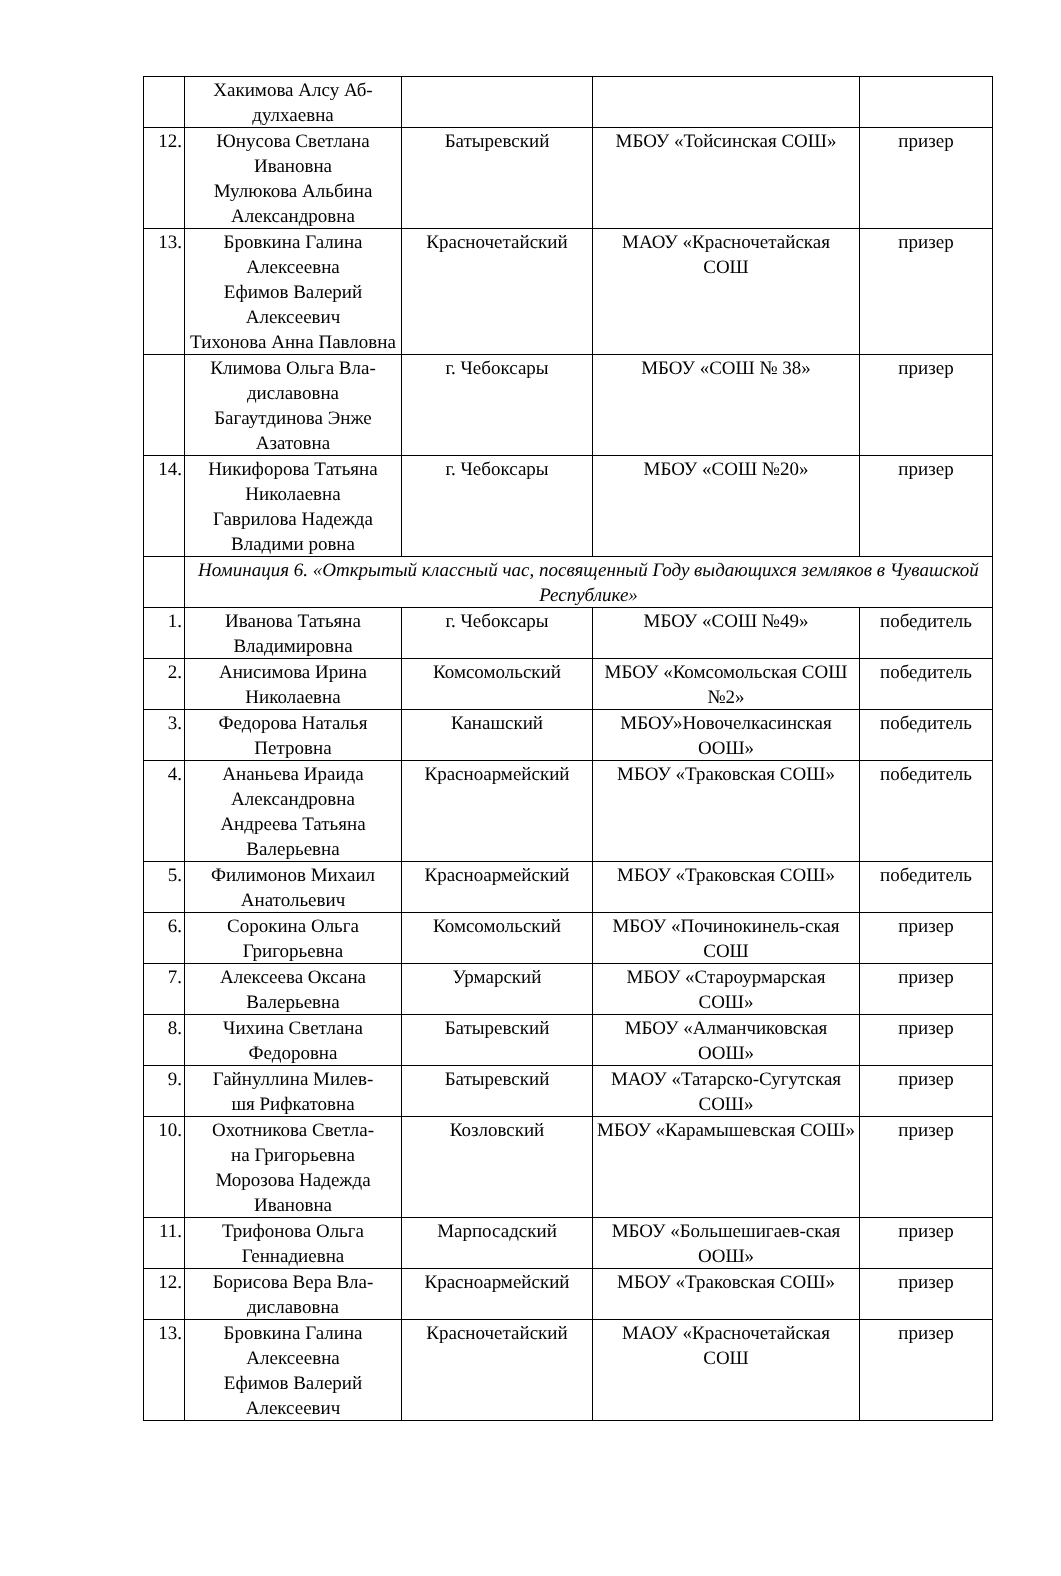| | Хакимова Алсу Аб- дулхаевна | | | |
| 12. | Юнусова Светлана Ивановна Мулюкова Альбина Александровна | Батыревский | МБОУ «Тойсинская СОШ» | призер |
| 13. | Бровкина Галина Алексеевна Ефимов Валерий Алексеевич Тихонова Анна Павловна | Красночетайский | МАОУ «Красночетайская СОШ | призер |
| | Климова Ольга Вла- диславовна Багаутдинова Энже Азатовна | г. Чебоксары | МБОУ «СОШ № 38» | призер |
| 14. | Никифорова Татьяна Николаевна Гаврилова Надежда Владими ровна | г. Чебоксары | МБОУ «СОШ №20» | призер |
| | Номинация 6. «Открытый классный час, посвященный Году выдающихся земляков в Чувашской Республике» | | | |
| 1. | Иванова Татьяна Владимировна | г. Чебоксары | МБОУ «СОШ №49» | победитель |
| 2. | Анисимова Ирина Николаевна | Комсомольский | МБОУ «Комсомольская СОШ №2» | победитель |
| 3. | Федорова Наталья Петровна | Канашский | МБОУ»Новочелкасинская ООШ» | победитель |
| 4. | Ананьева Ираида Александровна Андреева Татьяна Валерьевна | Красноармейский | МБОУ «Траковская СОШ» | победитель |
| 5. | Филимонов Михаил Анатольевич | Красноармейский | МБОУ «Траковская СОШ» | победитель |
| 6. | Сорокина Ольга Григорьевна | Комсомольский | МБОУ «Починокинель-ская СОШ | призер |
| 7. | Алексеева Оксана Валерьевна | Урмарский | МБОУ «Староурмарская СОШ» | призер |
| 8. | Чихина Светлана Федоровна | Батыревский | МБОУ «Алманчиковская ООШ» | призер |
| 9. | Гайнуллина Милев- шя Рифкатовна | Батыревский | МАОУ «Татарско-Сугутская СОШ» | призер |
| 10. | Охотникова Светла- на Григорьевна Морозова Надежда Ивановна | Козловский | МБОУ «Карамышевская СОШ» | призер |
| 11. | Трифонова Ольга Геннадиевна | Марпосадский | МБОУ «Большешигаев-ская ООШ» | призер |
| 12. | Борисова Вера Вла- диславовна | Красноармейский | МБОУ «Траковская СОШ» | призер |
| 13. | Бровкина Галина Алексеевна Ефимов Валерий Алексеевич | Красночетайский | МАОУ «Красночетайская СОШ | призер |